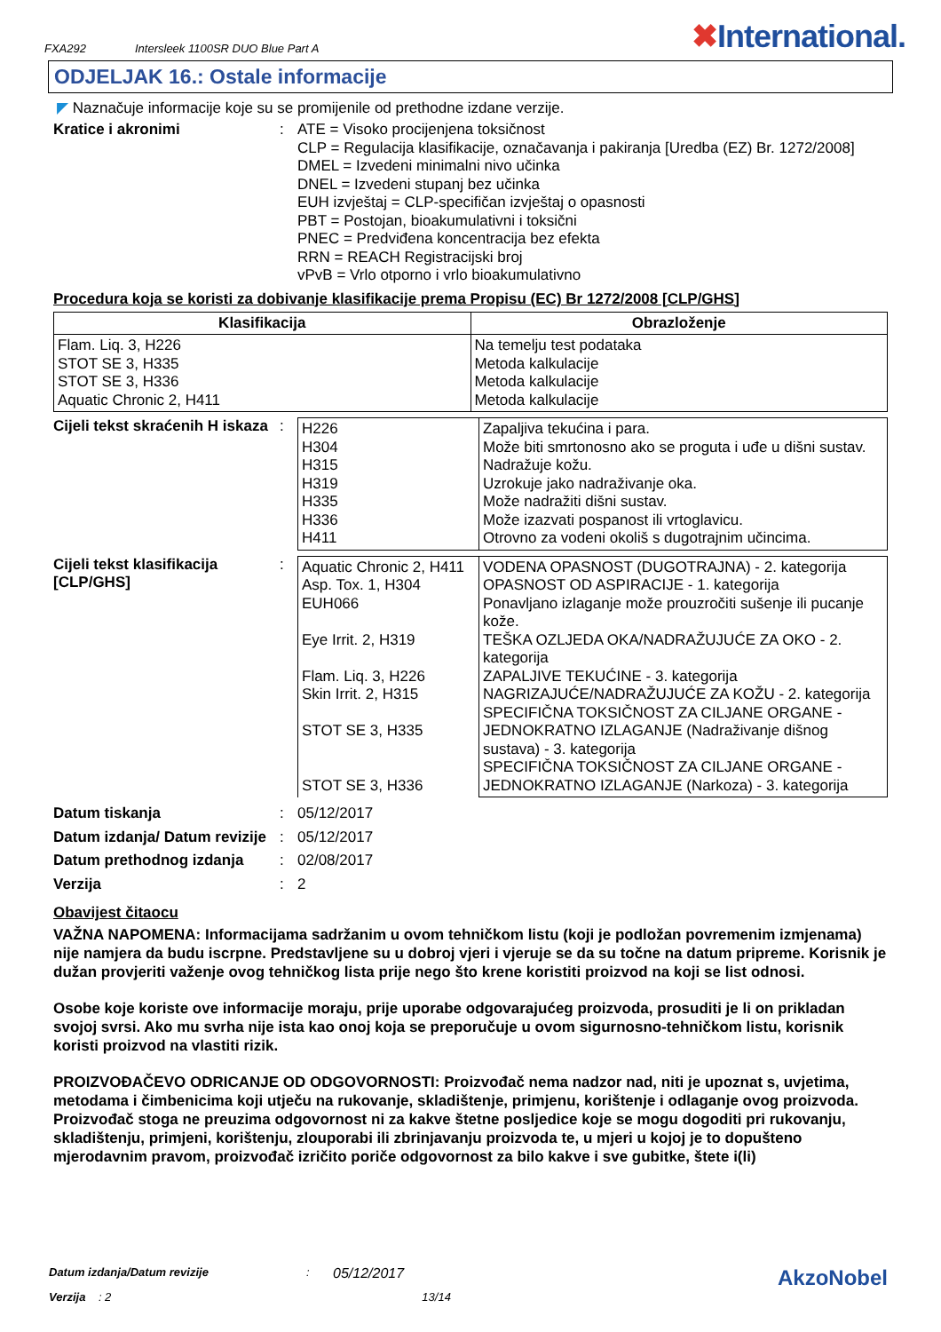FXA292 Intersleek 1100SR DUO Blue Part A
✖International.
ODJELJAK 16.: Ostale informacije
◤ Naznačuje informacije koje su se promijenile od prethodne izdane verzije.
Kratice i akronimi : ATE = Visoko procijenjena toksičnost
CLP = Regulacija klasifikacije, označavanja i pakiranja [Uredba (EZ) Br. 1272/2008]
DMEL = Izvedeni minimalni nivo učinka
DNEL = Izvedeni stupanj bez učinka
EUH izvještaj = CLP-specifičan izvještaj o opasnosti
PBT = Postojan, bioakumulativni i toksični
PNEC = Predviđena koncentracija bez efekta
RRN = REACH Registracijski broj
vPvB = Vrlo otporno i vrlo bioakumulativno
Procedura koja se koristi za dobivanje klasifikacije prema Propisu (EC) Br 1272/2008 [CLP/GHS]
| Klasifikacija | Obrazloženje |
| --- | --- |
| Flam. Liq. 3, H226 STOT SE 3, H335 STOT SE 3, H336 Aquatic Chronic 2, H411 | Na temelju test podataka Metoda kalkulacije Metoda kalkulacije Metoda kalkulacije |
Cijeli tekst skraćenih H iskaza
:
| H226 H304 H315 H319 H335 H336 H411 | Zapaljiva tekućina i para. Može biti smrtonosno ako se proguta i uđe u dišni sustav. Nadražuje kožu. Uzrokuje jako nadraživanje oka. Može nadražiti dišni sustav. Može izazvati pospanost ili vrtoglavicu. Otrovno za vodeni okoliš s dugotrajnim učincima. |
Cijeli tekst klasifikacija [CLP/GHS]
:
| Aquatic Chronic 2, H411 Asp. Tox. 1, H304 EUH066 Eye Irrit. 2, H319 Flam. Liq. 3, H226 Skin Irrit. 2, H315 STOT SE 3, H335 STOT SE 3, H336 | VODENA OPASNOST (DUGOTRAJNA) - 2. kategorija OPASNOST OD ASPIRACIJE - 1. kategorija Ponavljano izlaganje može prouzročiti sušenje ili pucanje kože. TEŠKA OZLJEDA OKA/NADRAŽUJUĆE ZA OKO - 2. kategorija ZAPALJIVE TEKUĆINE - 3. kategorija NAGRIZAJUĆE/NADRAŽUJUĆE ZA KOŽU - 2. kategorija SPECIFIČNA TOKSIČNOST ZA CILJANE ORGANE - JEDNOKRATNO IZLAGANJE (Nadraživanje dišnog sustava) - 3. kategorija SPECIFIČNA TOKSIČNOST ZA CILJANE ORGANE - JEDNOKRATNO IZLAGANJE (Narkoza) - 3. kategorija |
Datum tiskanja : 05/12/2017
Datum izdanja/ Datum revizije
: 05/12/2017
Datum prethodnog izdanja : 02/08/2017
Verzija : 2
Obavijest čitaocu
VAŽNA NAPOMENA: Informacijama sadržanim u ovom tehničkom listu (koji je podložan povremenim izmjenama) nije namjera da budu iscrpne. Predstavljene su u dobroj vjeri i vjeruje se da su točne na datum pripreme. Korisnik je dužan provjeriti važenje ovog tehničkog lista prije nego što krene koristiti proizvod na koji se list odnosi.
Osobe koje koriste ove informacije moraju, prije uporabe odgovarajućeg proizvoda, prosuditi je li on prikladan svojoj svrsi. Ako mu svrha nije ista kao onoj koja se preporučuje u ovom sigurnosno-tehničkom listu, korisnik koristi proizvod na vlastiti rizik.
PROIZVOĐAČEVO ODRICANJE OD ODGOVORNOSTI: Proizvođač nema nadzor nad, niti je upoznat s, uvjetima, metodama i čimbenicima koji utječu na rukovanje, skladištenje, primjenu, korištenje i odlaganje ovog proizvoda. Proizvođač stoga ne preuzima odgovornost ni za kakve štetne posljedice koje se mogu dogoditi pri rukovanju, skladištenju, primjeni, korištenju, zlouporabi ili zbrinjavanju proizvoda te, u mjeri u kojoj je to dopušteno mjerodavnim pravom, proizvođač izričito poriče odgovornost za bilo kakve i sve gubitke, štete i(li)
Datum izdanja/Datum revizije: 05/12/2017 AkzoNobel
Verzija : 2 13/14